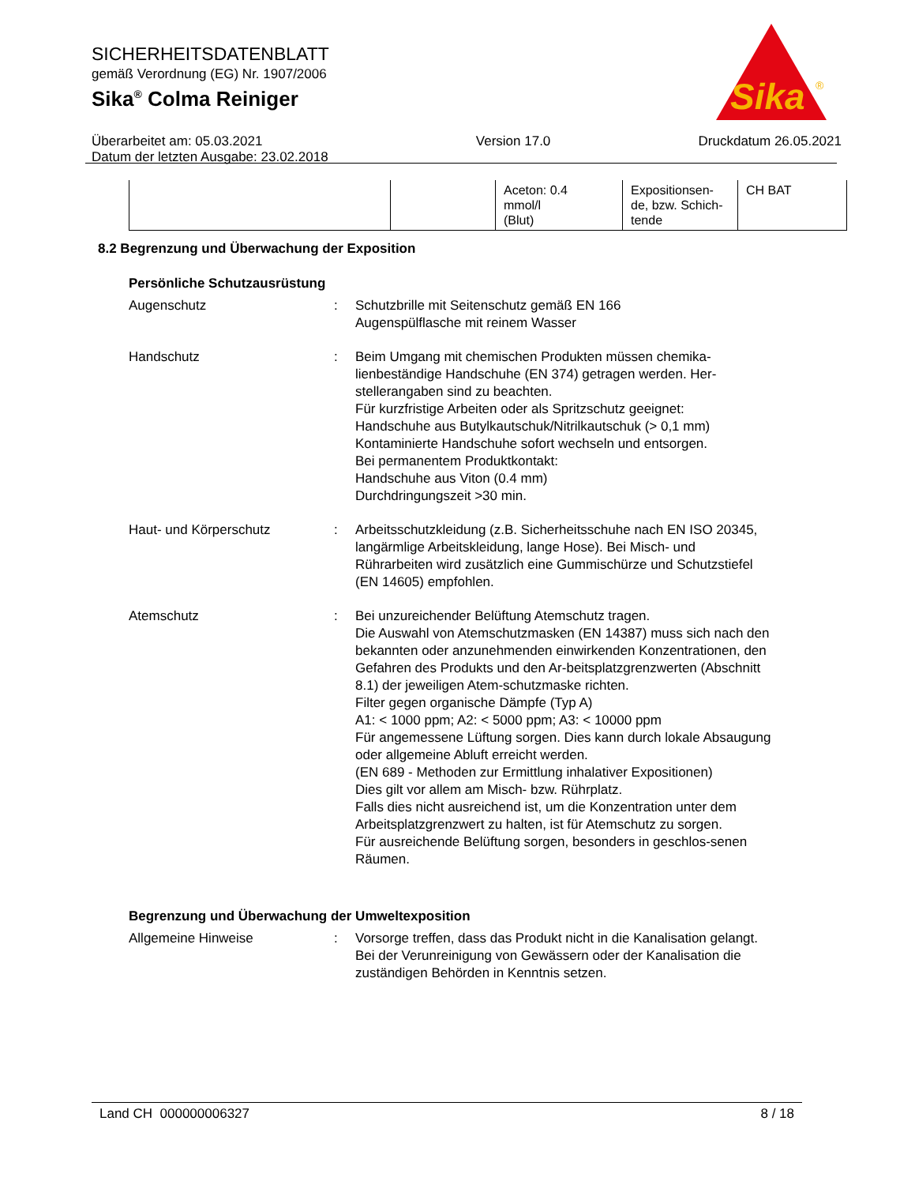SICHERHEITSDATENBLATT
gemäß Verordnung (EG) Nr. 1907/2006
Sika<sup>®</sup> Colma Reiniger
Überarbeitet am: 05.03.2021
Datum der letzten Ausgabe: 23.02.2018
Version 17.0 Druckdatum 26.05.2021
Sika
®
| | | Aceton: 0.4 mmol/l (Blut) | Expositionsen- de, bzw. Schich- tende | CH BAT |
8.2 Begrenzung und Überwachung der Exposition
Persönliche Schutzausrüstung
Augenschutz : Schutzbrille mit Seitenschutz gemäß EN 166
Augenspülflasche mit reinem Wasser
Handschutz : Beim Umgang mit chemischen Produkten müssen chemika-lienbeständige Handschuhe (EN 374) getragen werden. Her-stellerangaben sind zu beachten.
Für kurzfristige Arbeiten oder als Spritzschutz geeignet:
Handschuhe aus Butylkautschuk/Nitrilkautschuk (> 0,1 mm)
Kontaminierte Handschuhe sofort wechseln und entsorgen.
Bei permanentem Produktkontakt:
Handschuhe aus Viton (0.4 mm)
Durchdringungszeit >30 min.
Haut- und Körperschutz : Arbeitsschutzkleidung (z.B. Sicherheitsschuhe nach EN ISO 20345, langärmlige Arbeitskleidung, lange Hose). Bei Misch- und Rührarbeiten wird zusätzlich eine Gummischürze und Schutzstiefel (EN 14605) empfohlen.
Atemschutz : Bei unzureichender Belüftung Atemschutz tragen.
Die Auswahl von Atemschutzmasken (EN 14387) muss sich nach den bekannten oder anzunehmenden einwirkenden Konzentrationen, den Gefahren des Produkts und den Ar-beitsplatzgrenzwerten (Abschnitt 8.1) der jeweiligen Atem-schutzmaske richten.
Filter gegen organische Dämpfe (Typ A)
A1: < 1000 ppm; A2: < 5000 ppm; A3: < 10000 ppm
Für angemessene Lüftung sorgen. Dies kann durch lokale Absaugung oder allgemeine Abluft erreicht werden.
(EN 689 - Methoden zur Ermittlung inhalativer Expositionen)
Dies gilt vor allem am Misch- bzw. Rührplatz.
Falls dies nicht ausreichend ist, um die Konzentration unter dem Arbeitsplatzgrenzwert zu halten, ist für Atemschutz zu sorgen.
Für ausreichende Belüftung sorgen, besonders in geschlos-senen Räumen.
Begrenzung und Überwachung der Umweltexposition
Allgemeine Hinweise : Vorsorge treffen, dass das Produkt nicht in die Kanalisation gelangt.
Bei der Verunreinigung von Gewässern oder der Kanalisation die zuständigen Behörden in Kenntnis setzen.
Land CH 000000006327 8 / 18